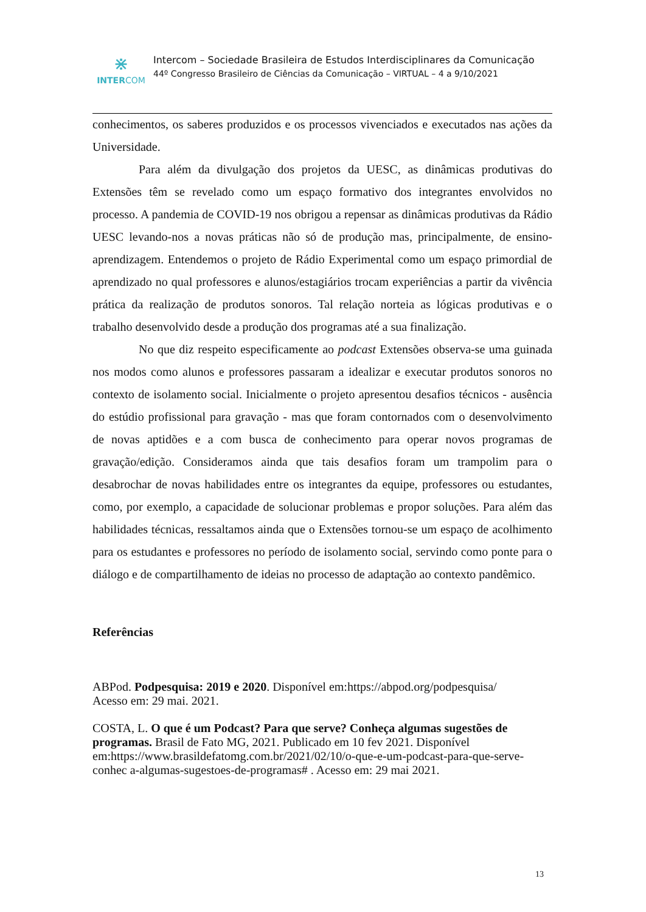⋇
INTERCOM
Intercom – Sociedade Brasileira de Estudos Interdisciplinares da Comunicação
44º Congresso Brasileiro de Ciências da Comunicação – VIRTUAL – 4 a 9/10/2021
conhecimentos, os saberes produzidos e os processos vivenciados e executados nas ações da Universidade.
Para além da divulgação dos projetos da UESC, as dinâmicas produtivas do Extensões têm se revelado como um espaço formativo dos integrantes envolvidos no processo. A pandemia de COVID-19 nos obrigou a repensar as dinâmicas produtivas da Rádio UESC levando-nos a novas práticas não só de produção mas, principalmente, de ensino-aprendizagem. Entendemos o projeto de Rádio Experimental como um espaço primordial de aprendizado no qual professores e alunos/estagiários trocam experiências a partir da vivência prática da realização de produtos sonoros. Tal relação norteia as lógicas produtivas e o trabalho desenvolvido desde a produção dos programas até a sua finalização.
No que diz respeito especificamente ao podcast Extensões observa-se uma guinada nos modos como alunos e professores passaram a idealizar e executar produtos sonoros no contexto de isolamento social. Inicialmente o projeto apresentou desafios técnicos - ausência do estúdio profissional para gravação - mas que foram contornados com o desenvolvimento de novas aptidões e a com busca de conhecimento para operar novos programas de gravação/edição. Consideramos ainda que tais desafios foram um trampolim para o desabrochar de novas habilidades entre os integrantes da equipe, professores ou estudantes, como, por exemplo, a capacidade de solucionar problemas e propor soluções. Para além das habilidades técnicas, ressaltamos ainda que o Extensões tornou-se um espaço de acolhimento para os estudantes e professores no período de isolamento social, servindo como ponte para o diálogo e de compartilhamento de ideias no processo de adaptação ao contexto pandêmico.
Referências
ABPod. Podpesquisa: 2019 e 2020. Disponível em:https://abpod.org/podpesquisa/
Acesso em: 29 mai. 2021.
COSTA, L. O que é um Podcast? Para que serve? Conheça algumas sugestões de programas. Brasil de Fato MG, 2021. Publicado em 10 fev 2021. Disponível em:https://www.brasildefatomg.com.br/2021/02/10/o-que-e-um-podcast-para-que-serve-conhec a-algumas-sugestoes-de-programas# . Acesso em: 29 mai 2021.
13